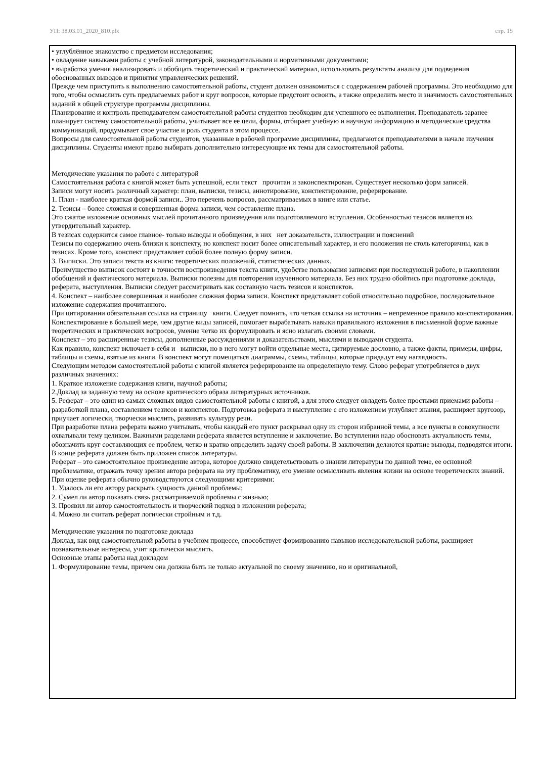УП: 38.03.01_2020_810.plx стр. 15
• углублённое знакомство с предметом исследования;
• овладение навыками работы с учебной литературой, законодательными и нормативными документами;
• выработка умения анализировать и обобщать теоретический и практический материал, использовать результаты анализа для подведения обоснованных выводов и принятия управленческих решений.
Прежде чем приступить к выполнению самостоятельной работы, студент должен ознакомиться с содержанием рабочей программы. Это необходимо для того, чтобы осмыслить суть предлагаемых работ и круг вопросов, которые предстоит освоить, а также определить место и значимость самостоятельных заданий в общей структуре программы дисциплины.
Планирование и контроль преподавателем самостоятельной работы студентов необходим для успешного ее выполнения. Преподаватель заранее планирует систему самостоятельной работы, учитывает все ее цели, формы, отбирает учебную и научную информацию и методические средства коммуникаций, продумывает свое участие и роль студента в этом процессе.
Вопросы для самостоятельной работы студентов, указанные в рабочей программе дисциплины, предлагаются преподавателями в начале изучения дисциплины. Студенты имеют право выбирать дополнительно интересующие их темы для самостоятельной работы.
Методические указания по работе с литературой
Самостоятельная работа с книгой может быть успешной, если текст прочитан и законспектирован. Существует несколько форм записей.
Записи могут носить различный характер: план, выписки, тезисы, аннотирование, конспектирование, реферирование.
1. План - наиболее краткая формой записи.. Это перечень вопросов, рассматриваемых в книге или статье.
2. Тезисы – более сложная и совершенная форма записи, чем составление плана.
Это сжатое изложение основных мыслей прочитанного произведения или подготовляемого вступления. Особенностью тезисов является их утвердительный характер.
В тезисах содержится самое главное- только выводы и обобщения, в них нет доказательств, иллюстрации и пояснений
Тезисы по содержанию очень близки к конспекту, но конспект носит более описательный характер, и его положения не столь категоричны, как в тезисах. Кроме того, конспект представляет собой более полную форму записи.
3. Выписки. Это записи текста из книги: теоретических положений, статистических данных.
Преимущество выписок состоит в точности воспроизведения текста книги, удобстве пользования записями при последующей работе, в накоплении обобщений и фактического материала. Выписки полезны для повторения изученного материала. Без них трудно обойтись при подготовке доклада, реферата, выступления. Выписки следует рассматривать как составную часть тезисов и конспектов.
4. Конспект – наиболее совершенная и наиболее сложная форма записи. Конспект представляет собой относительно подробное, последовательное изложение содержания прочитанного.
При цитировании обязательная ссылка на страницу книги. Следует помнить, что четкая ссылка на источник – непременное правило конспектирования.
Конспектирование в большей мере, чем другие виды записей, помогает вырабатывать навыки правильного изложения в письменной форме важные теоретических и практических вопросов, умение четко их формулировать и ясно излагать своими словами.
Конспект – это расширенные тезисы, дополненные рассуждениями и доказательствами, мыслями и выводами студента.
Как правило, конспект включает в себя и выписки, но в него могут войти отдельные места, цитируемые дословно, а также факты, примеры, цифры, таблицы и схемы, взятые из книги. В конспект могут помещаться диаграммы, схемы, таблицы, которые придадут ему наглядность.
Следующим методом самостоятельной работы с книгой является реферирование на определенную тему. Слово реферат употребляется в двух различных значениях:
1. Краткое изложение содержания книги, научной работы;
2.Доклад за заданную тему на основе критического образа литературных источников.
5. Реферат – это один из самых сложных видов самостоятельной работы с книгой, а для этого следует овладеть более простыми приемами работы – разработкой плана, составлением тезисов и конспектов. Подготовка реферата и выступление с его изложением углубляет знания, расширяет кругозор, приучает логически, творчески мыслить, развивать культуру речи.
При разработке плана реферата важно учитывать, чтобы каждый его пункт раскрывал одну из сторон избранной темы, а все пункты в совокупности охватывали тему целиком. Важными разделами реферата является вступление и заключение. Во вступлении надо обосновать актуальность темы, обозначить круг составляющих ее проблем, четко и кратко определить задачу своей работы. В заключении делаются краткие выводы, подводятся итоги. В конце реферата должен быть приложен список литературы.
Реферат – это самостоятельное произведение автора, которое должно свидетельствовать о знании литературы по данной теме, ее основной проблематике, отражать точку зрения автора реферата на эту проблематику, его умение осмысливать явления жизни на основе теоретических знаний.
При оценке реферата обычно руководствуются следующими критериями:
1. Удалось ли его автору раскрыть сущность данной проблемы;
2. Сумел ли автор показать связь рассматриваемой проблемы с жизнью;
3. Проявил ли автор самостоятельность и творческий подход в изложении реферата;
4. Можно ли считать реферат логически стройным и т.д.
Методические указания по подготовке доклада
Доклад, как вид самостоятельной работы в учебном процессе, способствует формированию навыков исследовательской работы, расширяет познавательные интересы, учит критически мыслить.
Основные этапы работы над докладом
1. Формулирование темы, причем она должна быть не только актуальной по своему значению, но и оригинальной,